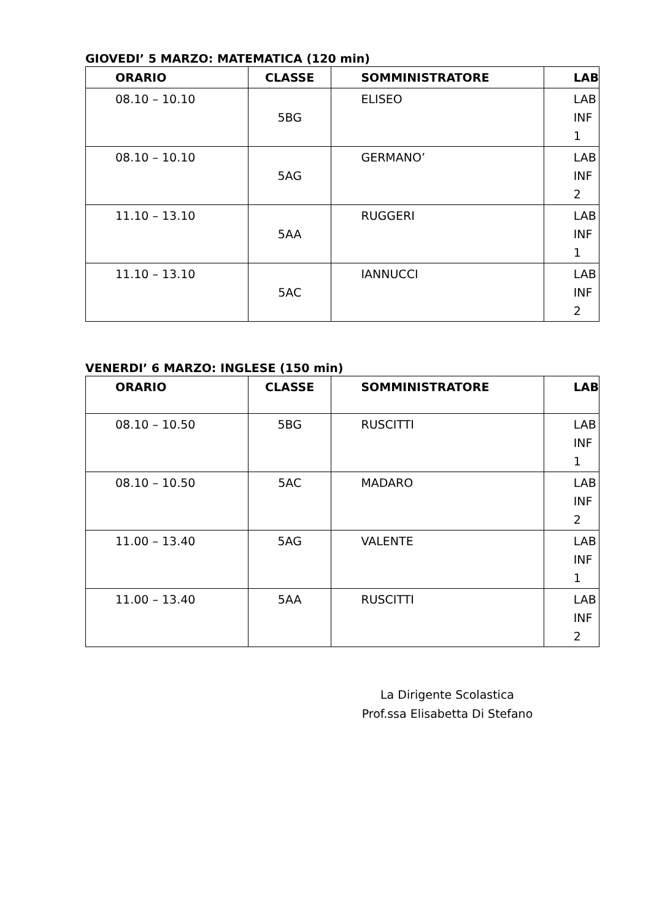GIOVEDI’ 5 MARZO: MATEMATICA (120 min)
| ORARIO | CLASSE | SOMMINISTRATORE | LAB |
| --- | --- | --- | --- |
| 08.10 – 10.10 | 5BG | ELISEO | LAB INF 1 |
| 08.10 – 10.10 | 5AG | GERMANO’ | LAB INF 2 |
| 11.10 – 13.10 | 5AA | RUGGERI | LAB INF 1 |
| 11.10 – 13.10 | 5AC | IANNUCCI | LAB INF 2 |
VENERDI’ 6 MARZO: INGLESE (150 min)
| ORARIO | CLASSE | SOMMINISTRATORE | LAB |
| --- | --- | --- | --- |
| 08.10 – 10.50 | 5BG | RUSCITTI | LAB INF 1 |
| 08.10 – 10.50 | 5AC | MADARO | LAB INF 2 |
| 11.00 – 13.40 | 5AG | VALENTE | LAB INF 1 |
| 11.00 – 13.40 | 5AA | RUSCITTI | LAB INF 2 |
La Dirigente Scolastica
Prof.ssa Elisabetta Di Stefano